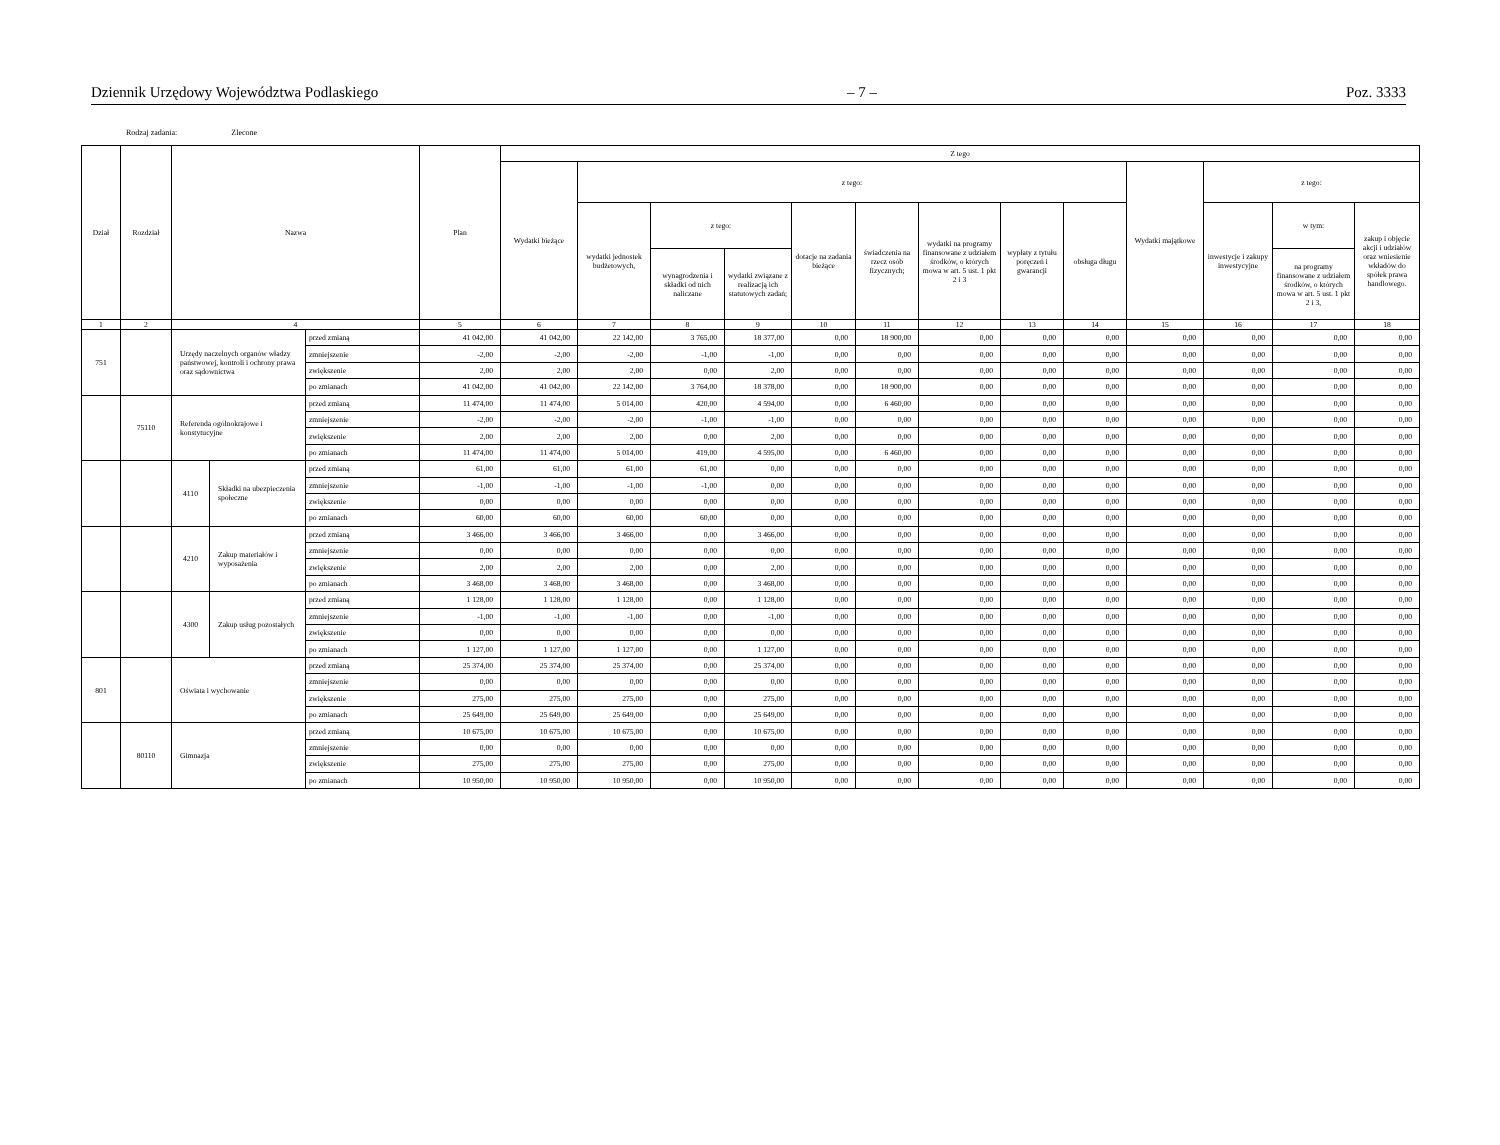Dziennik Urzędowy Województwa Podlaskiego – 7 – Poz. 3333
Rodzaj zadania: Zlecone
| Dział | Rozdział | Nazwa | | | Plan | Z tego | | | | | | | | | | | | |
| --- | --- | --- | --- | --- | --- | --- | --- | --- | --- | --- | --- | --- | --- | --- | --- | --- | --- | --- |
| | | | | | | Wydatki bieżące | z tego: | | | | | | | | Wydatki majątkowe | z tego: | | |
| | | | | | | | wydatki jednostek budżetowych, | z tego: | | dotacje na zadania bieżące | świadczenia na rzecz osób fizycznych; | wydatki na programy finansowane z udziałem środków, o których mowa w art. 5 ust. 1 pkt 2 i 3 | wypłaty z tytułu poręczeń i gwarancji | obsługa długu | | inwestycje i zakupy inwestycyjne | w tym: | zakup i objęcie akcji i udziałów oraz wniesienie wkładów do spółek prawa handlowego. |
| | | | | | | | | wynagrodzenia i składki od nich naliczane | wydatki związane z realizacją ich statutowych zadań; | | | | | | | | na programy finansowane z udziałem środków, o których mowa w art. 5 ust. 1 pkt 2 i 3, | |
| 1 | 2 | 4 | | | 5 | 6 | 7 | 8 | 9 | 10 | 11 | 12 | 13 | 14 | 15 | 16 | 17 | 18 |
| 751 | | Urzędy naczelnych organów władzy państwowej, kontroli i ochrony prawa oraz sądownictwa | | przed zmianą | 41 042,00 | 41 042,00 | 22 142,00 | 3 765,00 | 18 377,00 | 0,00 | 18 900,00 | 0,00 | 0,00 | 0,00 | 0,00 | 0,00 | 0,00 | 0,00 |
| | | | | zmniejszenie | -2,00 | -2,00 | -2,00 | -1,00 | -1,00 | 0,00 | 0,00 | 0,00 | 0,00 | 0,00 | 0,00 | 0,00 | 0,00 | 0,00 |
| | | | | zwiększenie | 2,00 | 2,00 | 2,00 | 0,00 | 2,00 | 0,00 | 0,00 | 0,00 | 0,00 | 0,00 | 0,00 | 0,00 | 0,00 | 0,00 |
| | | | | po zmianach | 41 042,00 | 41 042,00 | 22 142,00 | 3 764,00 | 18 378,00 | 0,00 | 18 900,00 | 0,00 | 0,00 | 0,00 | 0,00 | 0,00 | 0,00 | 0,00 |
| | 75110 | Referenda ogólnokrajowe i konstytucyjne | | przed zmianą | 11 474,00 | 11 474,00 | 5 014,00 | 420,00 | 4 594,00 | 0,00 | 6 460,00 | 0,00 | 0,00 | 0,00 | 0,00 | 0,00 | 0,00 | 0,00 |
| | | | | zmniejszenie | -2,00 | -2,00 | -2,00 | -1,00 | -1,00 | 0,00 | 0,00 | 0,00 | 0,00 | 0,00 | 0,00 | 0,00 | 0,00 | 0,00 |
| | | | | zwiększenie | 2,00 | 2,00 | 2,00 | 0,00 | 2,00 | 0,00 | 0,00 | 0,00 | 0,00 | 0,00 | 0,00 | 0,00 | 0,00 | 0,00 |
| | | | | po zmianach | 11 474,00 | 11 474,00 | 5 014,00 | 419,00 | 4 595,00 | 0,00 | 6 460,00 | 0,00 | 0,00 | 0,00 | 0,00 | 0,00 | 0,00 | 0,00 |
| | | 4110 | Składki na ubezpieczenia społeczne | przed zmianą | 61,00 | 61,00 | 61,00 | 61,00 | 0,00 | 0,00 | 0,00 | 0,00 | 0,00 | 0,00 | 0,00 | 0,00 | 0,00 | 0,00 |
| | | | | zmniejszenie | -1,00 | -1,00 | -1,00 | -1,00 | 0,00 | 0,00 | 0,00 | 0,00 | 0,00 | 0,00 | 0,00 | 0,00 | 0,00 | 0,00 |
| | | | | zwiększenie | 0,00 | 0,00 | 0,00 | 0,00 | 0,00 | 0,00 | 0,00 | 0,00 | 0,00 | 0,00 | 0,00 | 0,00 | 0,00 | 0,00 |
| | | | | po zmianach | 60,00 | 60,00 | 60,00 | 60,00 | 0,00 | 0,00 | 0,00 | 0,00 | 0,00 | 0,00 | 0,00 | 0,00 | 0,00 | 0,00 |
| | | 4210 | Zakup materiałów i wyposażenia | przed zmianą | 3 466,00 | 3 466,00 | 3 466,00 | 0,00 | 3 466,00 | 0,00 | 0,00 | 0,00 | 0,00 | 0,00 | 0,00 | 0,00 | 0,00 | 0,00 |
| | | | | zmniejszenie | 0,00 | 0,00 | 0,00 | 0,00 | 0,00 | 0,00 | 0,00 | 0,00 | 0,00 | 0,00 | 0,00 | 0,00 | 0,00 | 0,00 |
| | | | | zwiększenie | 2,00 | 2,00 | 2,00 | 0,00 | 2,00 | 0,00 | 0,00 | 0,00 | 0,00 | 0,00 | 0,00 | 0,00 | 0,00 | 0,00 |
| | | | | po zmianach | 3 468,00 | 3 468,00 | 3 468,00 | 0,00 | 3 468,00 | 0,00 | 0,00 | 0,00 | 0,00 | 0,00 | 0,00 | 0,00 | 0,00 | 0,00 |
| | | 4300 | Zakup usług pozostałych | przed zmianą | 1 128,00 | 1 128,00 | 1 128,00 | 0,00 | 1 128,00 | 0,00 | 0,00 | 0,00 | 0,00 | 0,00 | 0,00 | 0,00 | 0,00 | 0,00 |
| | | | | zmniejszenie | -1,00 | -1,00 | -1,00 | 0,00 | -1,00 | 0,00 | 0,00 | 0,00 | 0,00 | 0,00 | 0,00 | 0,00 | 0,00 | 0,00 |
| | | | | zwiększenie | 0,00 | 0,00 | 0,00 | 0,00 | 0,00 | 0,00 | 0,00 | 0,00 | 0,00 | 0,00 | 0,00 | 0,00 | 0,00 | 0,00 |
| | | | | po zmianach | 1 127,00 | 1 127,00 | 1 127,00 | 0,00 | 1 127,00 | 0,00 | 0,00 | 0,00 | 0,00 | 0,00 | 0,00 | 0,00 | 0,00 | 0,00 |
| 801 | | Oświata i wychowanie | | przed zmianą | 25 374,00 | 25 374,00 | 25 374,00 | 0,00 | 25 374,00 | 0,00 | 0,00 | 0,00 | 0,00 | 0,00 | 0,00 | 0,00 | 0,00 | 0,00 |
| | | | | zmniejszenie | 0,00 | 0,00 | 0,00 | 0,00 | 0,00 | 0,00 | 0,00 | 0,00 | 0,00 | 0,00 | 0,00 | 0,00 | 0,00 | 0,00 |
| | | | | zwiększenie | 275,00 | 275,00 | 275,00 | 0,00 | 275,00 | 0,00 | 0,00 | 0,00 | 0,00 | 0,00 | 0,00 | 0,00 | 0,00 | 0,00 |
| | | | | po zmianach | 25 649,00 | 25 649,00 | 25 649,00 | 0,00 | 25 649,00 | 0,00 | 0,00 | 0,00 | 0,00 | 0,00 | 0,00 | 0,00 | 0,00 | 0,00 |
| | 80110 | Gimnazja | | przed zmianą | 10 675,00 | 10 675,00 | 10 675,00 | 0,00 | 10 675,00 | 0,00 | 0,00 | 0,00 | 0,00 | 0,00 | 0,00 | 0,00 | 0,00 | 0,00 |
| | | | | zmniejszenie | 0,00 | 0,00 | 0,00 | 0,00 | 0,00 | 0,00 | 0,00 | 0,00 | 0,00 | 0,00 | 0,00 | 0,00 | 0,00 | 0,00 |
| | | | | zwiększenie | 275,00 | 275,00 | 275,00 | 0,00 | 275,00 | 0,00 | 0,00 | 0,00 | 0,00 | 0,00 | 0,00 | 0,00 | 0,00 | 0,00 |
| | | | | po zmianach | 10 950,00 | 10 950,00 | 10 950,00 | 0,00 | 10 950,00 | 0,00 | 0,00 | 0,00 | 0,00 | 0,00 | 0,00 | 0,00 | 0,00 | 0,00 |